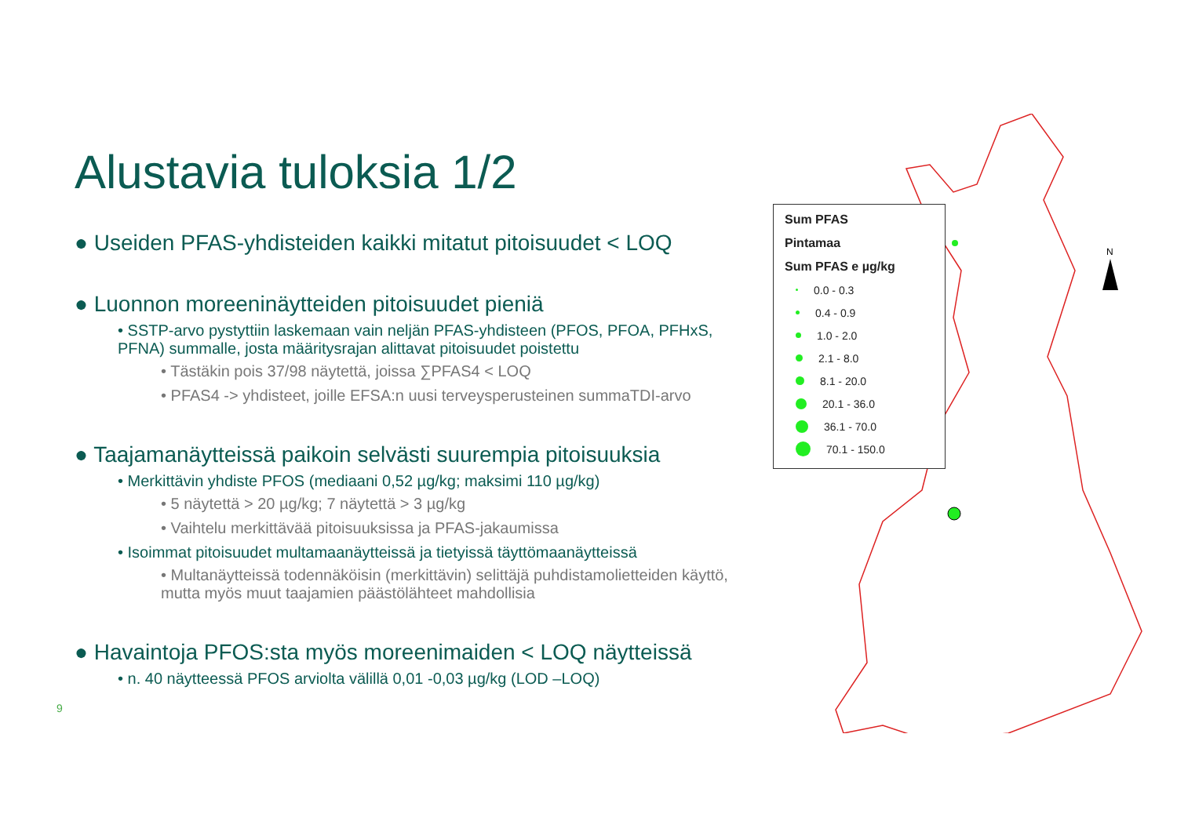Alustavia tuloksia 1/2
● Useiden PFAS-yhdisteiden kaikki mitatut pitoisuudet < LOQ
● Luonnon moreeninäytteiden pitoisuudet pieniä
• SSTP-arvo pystyttiin laskemaan vain neljän PFAS-yhdisteen (PFOS, PFOA, PFHxS, PFNA) summalle, josta määritysrajan alittavat pitoisuudet poistettu
• Tästäkin pois 37/98 näytettä, joissa ∑PFAS4 < LOQ
• PFAS4 -> yhdisteet, joille EFSA:n uusi terveysperusteinen summaTDI-arvo
● Taajamanäytteissä paikoin selvästi suurempia pitoisuuksia
• Merkittävin yhdiste PFOS (mediaani 0,52 µg/kg; maksimi 110 µg/kg)
• 5 näytettä > 20 µg/kg; 7 näytettä > 3 µg/kg
• Vaihtelu merkittävää pitoisuuksissa ja PFAS-jakaumissa
• Isoimmat pitoisuudet multamaanäytteissä ja tietyissä täyttömaanäytteissä
• Multanäytteissä todennäköisin (merkittävin) selittäjä puhdistamolietteiden käyttö, mutta myös muut taajamien päästölähteet mahdollisia
● Havaintoja PFOS:sta myös moreenimaiden < LOQ näytteissä
• n. 40 näytteessä PFOS arviolta välillä 0,01 -0,03 µg/kg (LOD –LOQ)
9
N
Sum PFAS
Pintamaa
Sum PFAS e µg/kg
0.0 - 0.3
0.4 - 0.9
1.0 - 2.0
2.1 - 8.0
8.1 - 20.0
20.1 - 36.0
36.1 - 70.0
70.1 - 150.0